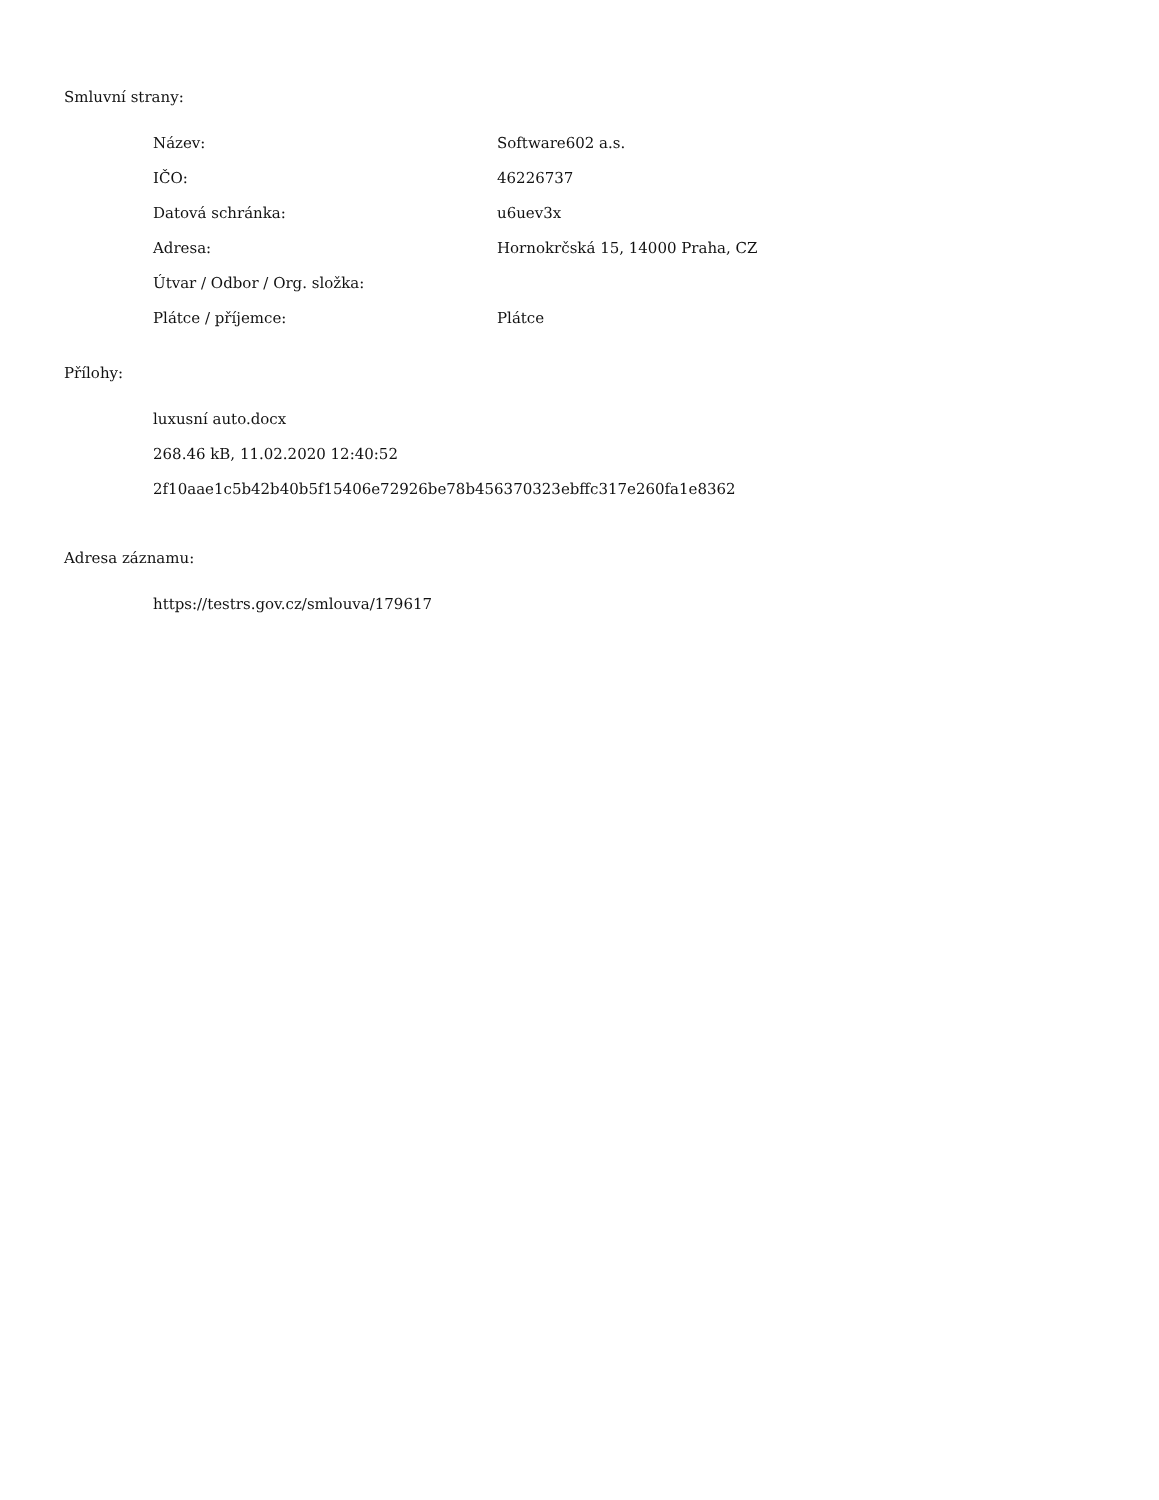Smluvní strany:
| Název: | Software602 a.s. |
| IČO: | 46226737 |
| Datová schránka: | u6uev3x |
| Adresa: | Hornokrčská 15, 14000 Praha, CZ |
| Útvar / Odbor / Org. složka: | |
| Plátce / příjemce: | Plátce |
Přílohy:
luxusní auto.docx
268.46 kB, 11.02.2020 12:40:52
2f10aae1c5b42b40b5f15406e72926be78b456370323ebffc317e260fa1e8362
Adresa záznamu:
https://testrs.gov.cz/smlouva/179617